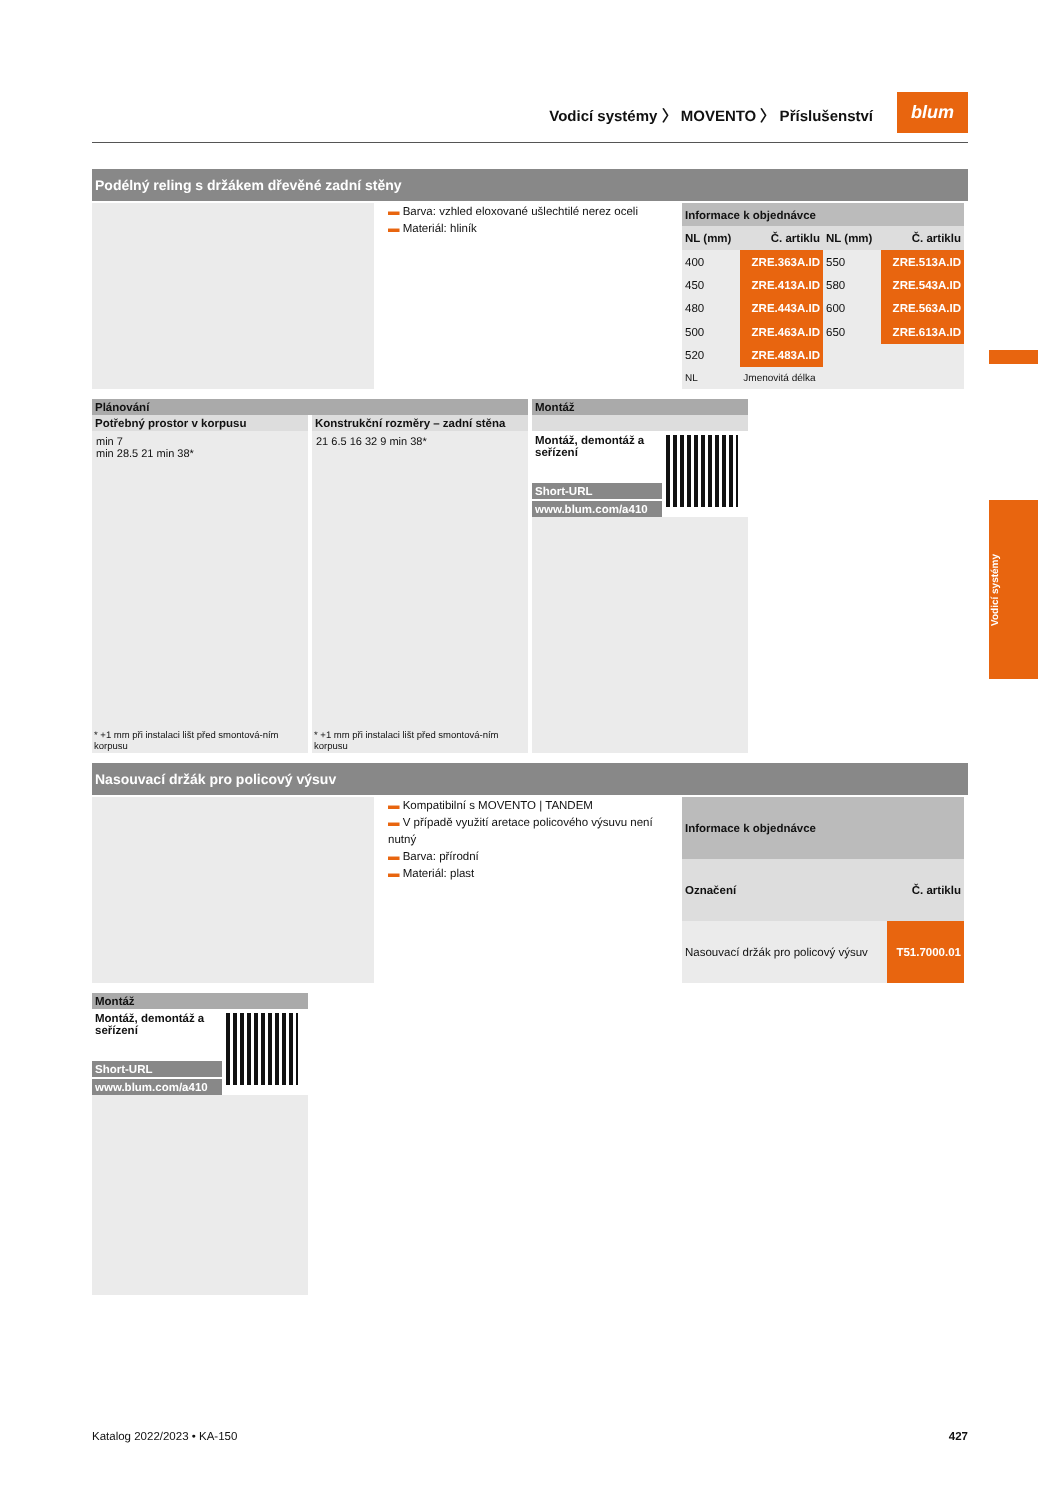Vodicí systémy
Vodicí systémy 〉 MOVENTO 〉 Příslušenství blum
Podélný reling s držákem dřevěné zadní stěny
▬ Barva: vzhled eloxované ušlechtilé nerez oceli
▬ Materiál: hliník
| Informace k objednávce | | | |
| NL (mm) | Č. artiklu | NL (mm) | Č. artiklu |
| 400 | ZRE.363A.ID | 550 | ZRE.513A.ID |
| 450 | ZRE.413A.ID | 580 | ZRE.543A.ID |
| 480 | ZRE.443A.ID | 600 | ZRE.563A.ID |
| 500 | ZRE.463A.ID | 650 | ZRE.613A.ID |
| 520 | ZRE.483A.ID | | |
| NL | Jmenovitá délka | | |
Plánování
Potřebný prostor v korpusu
min 7
min 28.5 21 min 38*
* +1 mm při instalaci lišt před smontová-ním korpusu
Konstrukční rozměry – zadní stěna
21 6.5 16 32 9 min 38*
* +1 mm při instalaci lišt před smontová-ním korpusu
Montáž
Montáž, demontáž a seřízení
Short-URL
www.blum.com/a410
Nasouvací držák pro policový výsuv
▬ Kompatibilní s MOVENTO | TANDEM
▬ V případě využití aretace policového výsuvu není nutný
▬ Barva: přírodní
▬ Materiál: plast
| Informace k objednávce | |
| Označení | Č. artiklu |
| Nasouvací držák pro policový výsuv | T51.7000.01 |
Montáž
Montáž, demontáž a seřízení
Short-URL
www.blum.com/a410
Katalog 2022/2023 • KA-150 427